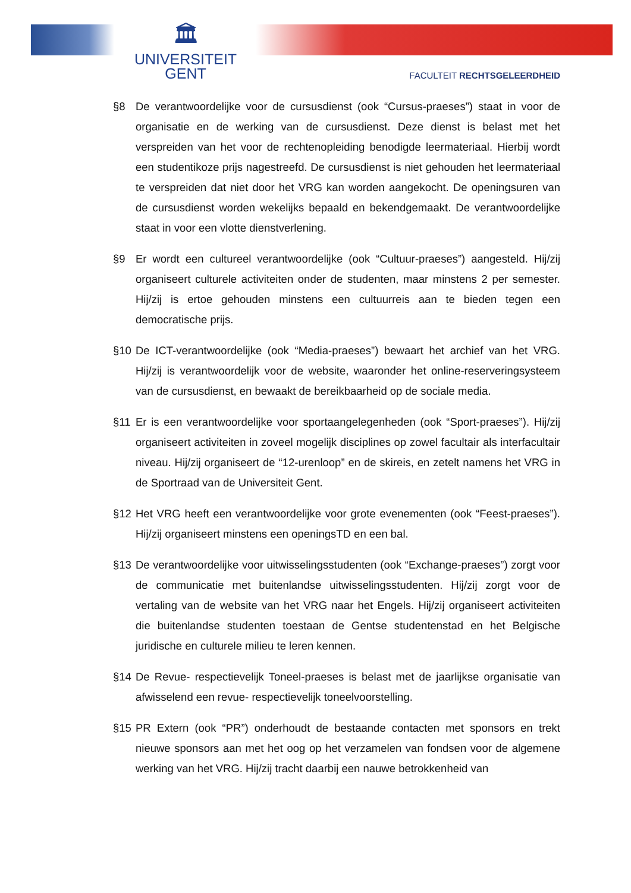🏛
UNIVERSITEIT
GENT
FACULTEIT RECHTSGELEERDHEID
§8 De verantwoordelijke voor de cursusdienst (ook “Cursus-praeses”) staat in voor de organisatie en de werking van de cursusdienst. Deze dienst is belast met het verspreiden van het voor de rechtenopleiding benodigde leermateriaal. Hierbij wordt een studentikoze prijs nagestreefd. De cursusdienst is niet gehouden het leermateriaal te verspreiden dat niet door het VRG kan worden aangekocht. De openingsuren van de cursusdienst worden wekelijks bepaald en bekendgemaakt. De verantwoordelijke staat in voor een vlotte dienstverlening.
§9 Er wordt een cultureel verantwoordelijke (ook “Cultuur-praeses”) aangesteld. Hij/zij organiseert culturele activiteiten onder de studenten, maar minstens 2 per semester. Hij/zij is ertoe gehouden minstens een cultuurreis aan te bieden tegen een democratische prijs.
§10 De ICT-verantwoordelijke (ook “Media-praeses”) bewaart het archief van het VRG. Hij/zij is verantwoordelijk voor de website, waaronder het online-reserveringsysteem van de cursusdienst, en bewaakt de bereikbaarheid op de sociale media.
§11 Er is een verantwoordelijke voor sportaangelegenheden (ook “Sport-praeses”). Hij/zij organiseert activiteiten in zoveel mogelijk disciplines op zowel facultair als interfacultair niveau. Hij/zij organiseert de “12-urenloop” en de skireis, en zetelt namens het VRG in de Sportraad van de Universiteit Gent.
§12 Het VRG heeft een verantwoordelijke voor grote evenementen (ook “Feest-praeses”). Hij/zij organiseert minstens een openingsTD en een bal.
§13 De verantwoordelijke voor uitwisselingsstudenten (ook “Exchange-praeses”) zorgt voor de communicatie met buitenlandse uitwisselingsstudenten. Hij/zij zorgt voor de vertaling van de website van het VRG naar het Engels. Hij/zij organiseert activiteiten die buitenlandse studenten toestaan de Gentse studentenstad en het Belgische juridische en culturele milieu te leren kennen.
§14 De Revue- respectievelijk Toneel-praeses is belast met de jaarlijkse organisatie van afwisselend een revue- respectievelijk toneelvoorstelling.
§15 PR Extern (ook “PR”) onderhoudt de bestaande contacten met sponsors en trekt nieuwe sponsors aan met het oog op het verzamelen van fondsen voor de algemene werking van het VRG. Hij/zij tracht daarbij een nauwe betrokkenheid van